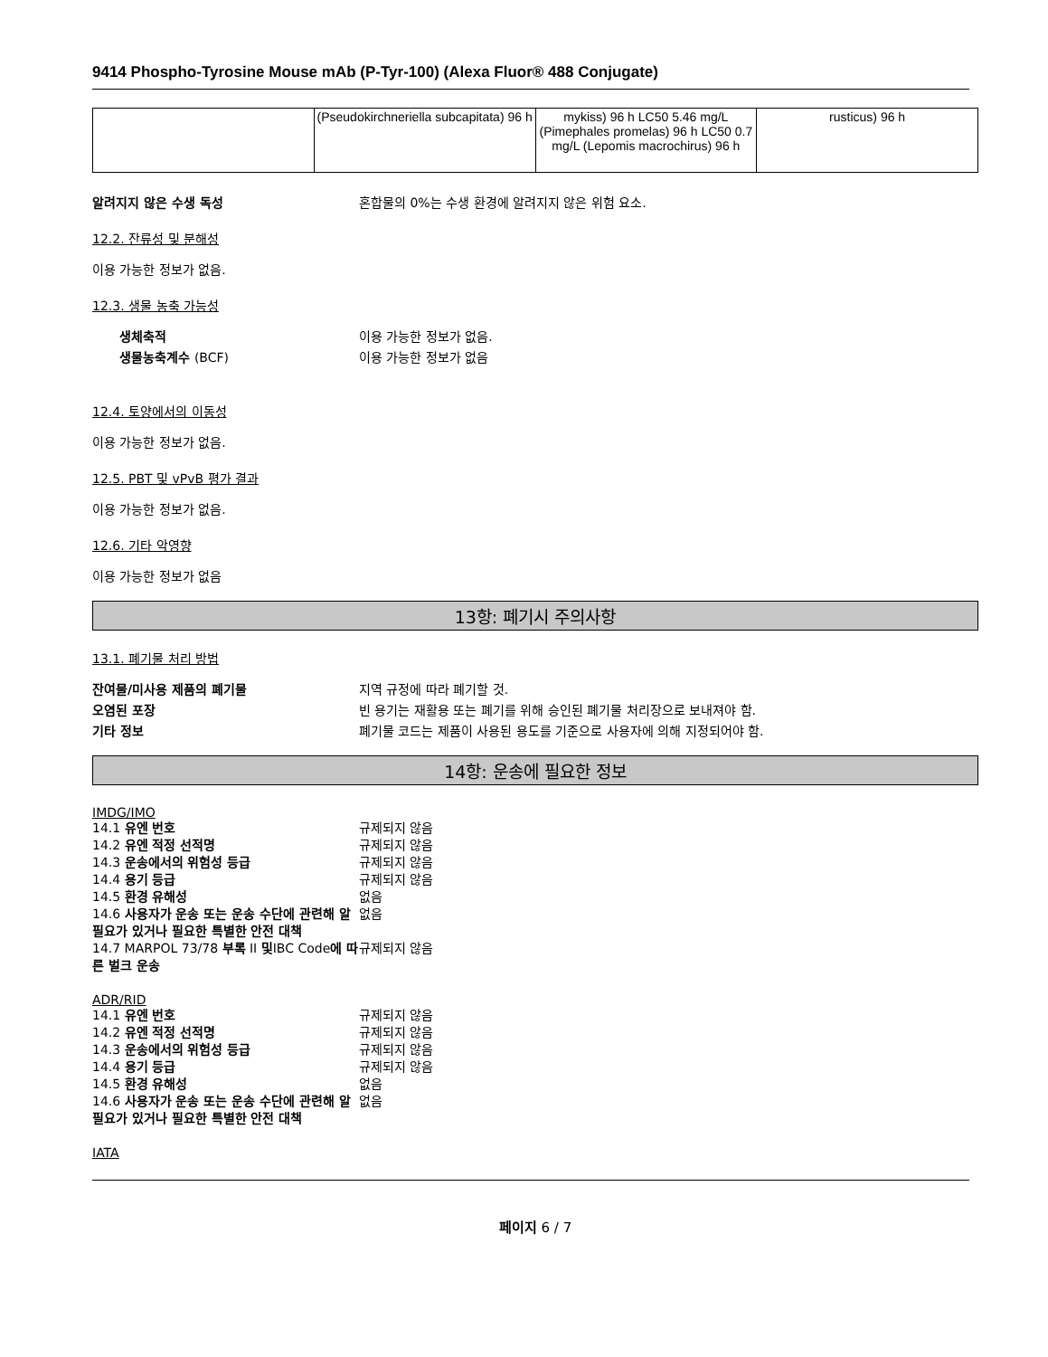9414 Phospho-Tyrosine Mouse mAb (P-Tyr-100) (Alexa Fluor® 488 Conjugate)
| | (Pseudokirchneriella subcapitata) 96 h | mykiss) 96 h LC50 5.46 mg/L (Pimephales promelas) 96 h LC50 0.7 mg/L (Lepomis macrochirus) 96 h | rusticus) 96 h |
알려지지 않은 수생 독성 혼합물의 0%는 수생 환경에 알려지지 않은 위험 요소.
12.2. 잔류성 및 분해성
이용 가능한 정보가 없음.
12.3. 생물 농축 가능성
생체축적 이용 가능한 정보가 없음.
생물농축계수 (BCF) 이용 가능한 정보가 없음
12.4. 토양에서의 이동성
이용 가능한 정보가 없음.
12.5. PBT 및 vPvB 평가 결과
이용 가능한 정보가 없음.
12.6. 기타 악영향
이용 가능한 정보가 없음
13항: 폐기시 주의사항
13.1. 폐기물 처리 방법
잔여물/미사용 제품의 폐기물 지역 규정에 따라 폐기할 것.
오염된 포장 빈 용기는 재활용 또는 폐기를 위해 승인된 폐기물 처리장으로 보내져야 함.
기타 정보 폐기물 코드는 제품이 사용된 용도를 기준으로 사용자에 의해 지정되어야 함.
14항: 운송에 필요한 정보
IMDG/IMO
14.1 유엔 번호 규제되지 않음
14.2 유엔 적정 선적명 규제되지 않음
14.3 운송에서의 위험성 등급 규제되지 않음
14.4 용기 등급 규제되지 않음
14.5 환경 유해성 없음
14.6 사용자가 운송 또는 운송 수단에 관련해 알 필요가 있거나 필요한 특별한 안전 대책 없음
14.7 MARPOL 73/78 부록 II 및IBC Code에 따른 벌크 운송 규제되지 않음
ADR/RID
14.1 유엔 번호 규제되지 않음
14.2 유엔 적정 선적명 규제되지 않음
14.3 운송에서의 위험성 등급 규제되지 않음
14.4 용기 등급 규제되지 않음
14.5 환경 유해성 없음
14.6 사용자가 운송 또는 운송 수단에 관련해 알 필요가 있거나 필요한 특별한 안전 대책 없음
IATA
페이지 6 / 7